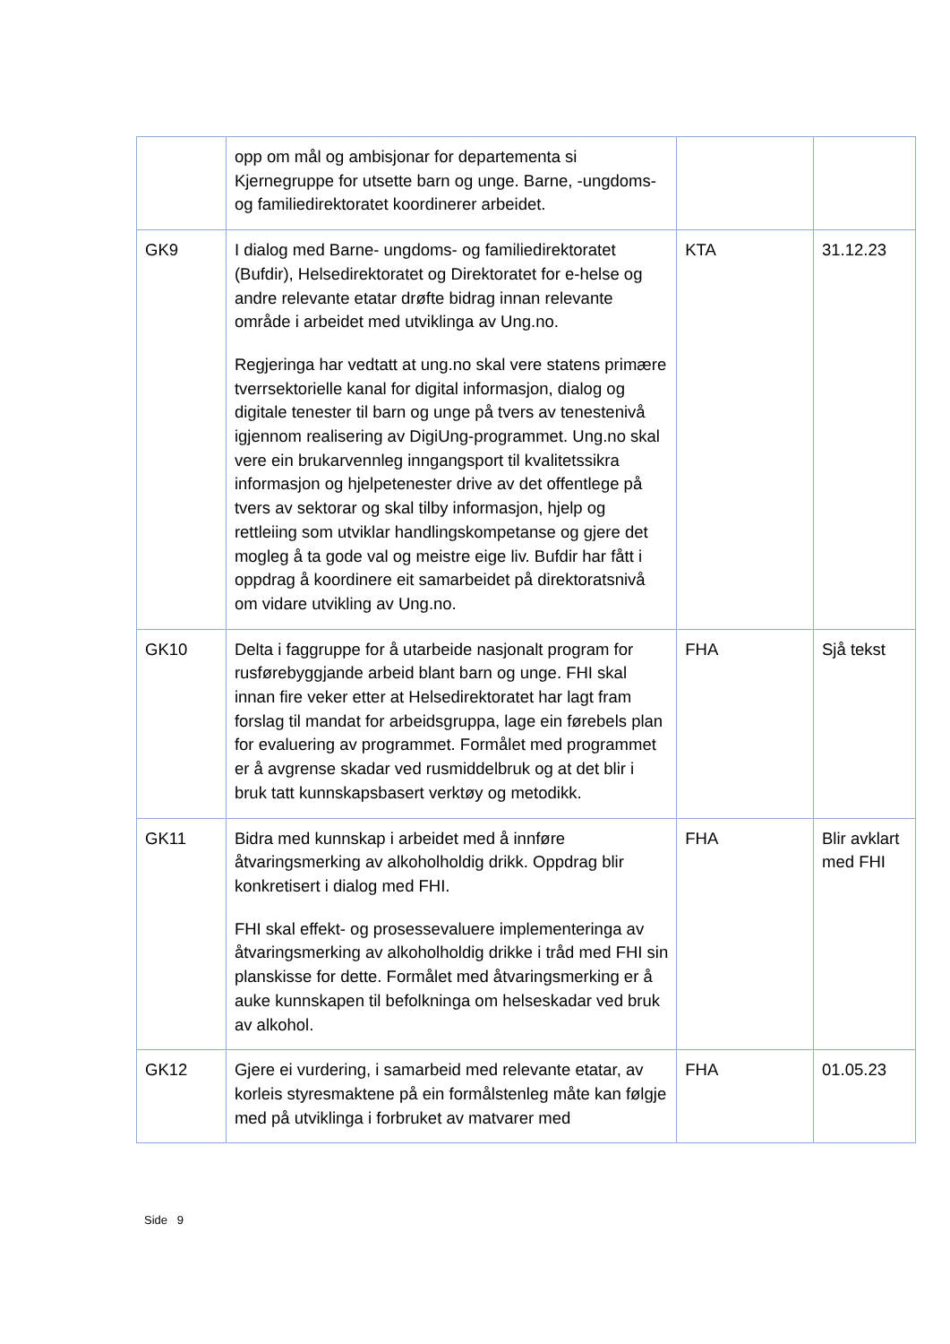| | opp om mål og ambisjonar for departementa si Kjernegruppe for utsette barn og unge. Barne, -ungdoms- og familiedirektoratet koordinerer arbeidet. | | |
| GK9 | I dialog med Barne- ungdoms- og familiedirektoratet (Bufdir), Helsedirektoratet og Direktoratet for e-helse og andre relevante etatar drøfte bidrag innan relevante område i arbeidet med utviklinga av Ung.no. Regjeringa har vedtatt at ung.no skal vere statens primære tverrsektorielle kanal for digital informasjon, dialog og digitale tenester til barn og unge på tvers av tenestenivå igjennom realisering av DigiUng-programmet. Ung.no skal vere ein brukarvennleg inngangsport til kvalitetssikra informasjon og hjelpetenester drive av det offentlege på tvers av sektorar og skal tilby informasjon, hjelp og rettleiing som utviklar handlingskompetanse og gjere det mogleg å ta gode val og meistre eige liv. Bufdir har fått i oppdrag å koordinere eit samarbeidet på direktoratsnivå om vidare utvikling av Ung.no. | KTA | 31.12.23 |
| GK10 | Delta i faggruppe for å utarbeide nasjonalt program for rusførebyggjande arbeid blant barn og unge. FHI skal innan fire veker etter at Helsedirektoratet har lagt fram forslag til mandat for arbeidsgruppa, lage ein førebels plan for evaluering av programmet. Formålet med programmet er å avgrense skadar ved rusmiddelbruk og at det blir i bruk tatt kunnskapsbasert verktøy og metodikk. | FHA | Sjå tekst |
| GK11 | Bidra med kunnskap i arbeidet med å innføre åtvaringsmerking av alkoholholdig drikk. Oppdrag blir konkretisert i dialog med FHI. FHI skal effekt- og prosessevaluere implementeringa av åtvaringsmerking av alkoholholdig drikke i tråd med FHI sin planskisse for dette. Formålet med åtvaringsmerking er å auke kunnskapen til befolkninga om helseskadar ved bruk av alkohol. | FHA | Blir avklart med FHI |
| GK12 | Gjere ei vurdering, i samarbeid med relevante etatar, av korleis styresmaktene på ein formålstenleg måte kan følgje med på utviklinga i forbruket av matvarer med | FHA | 01.05.23 |
Side 9